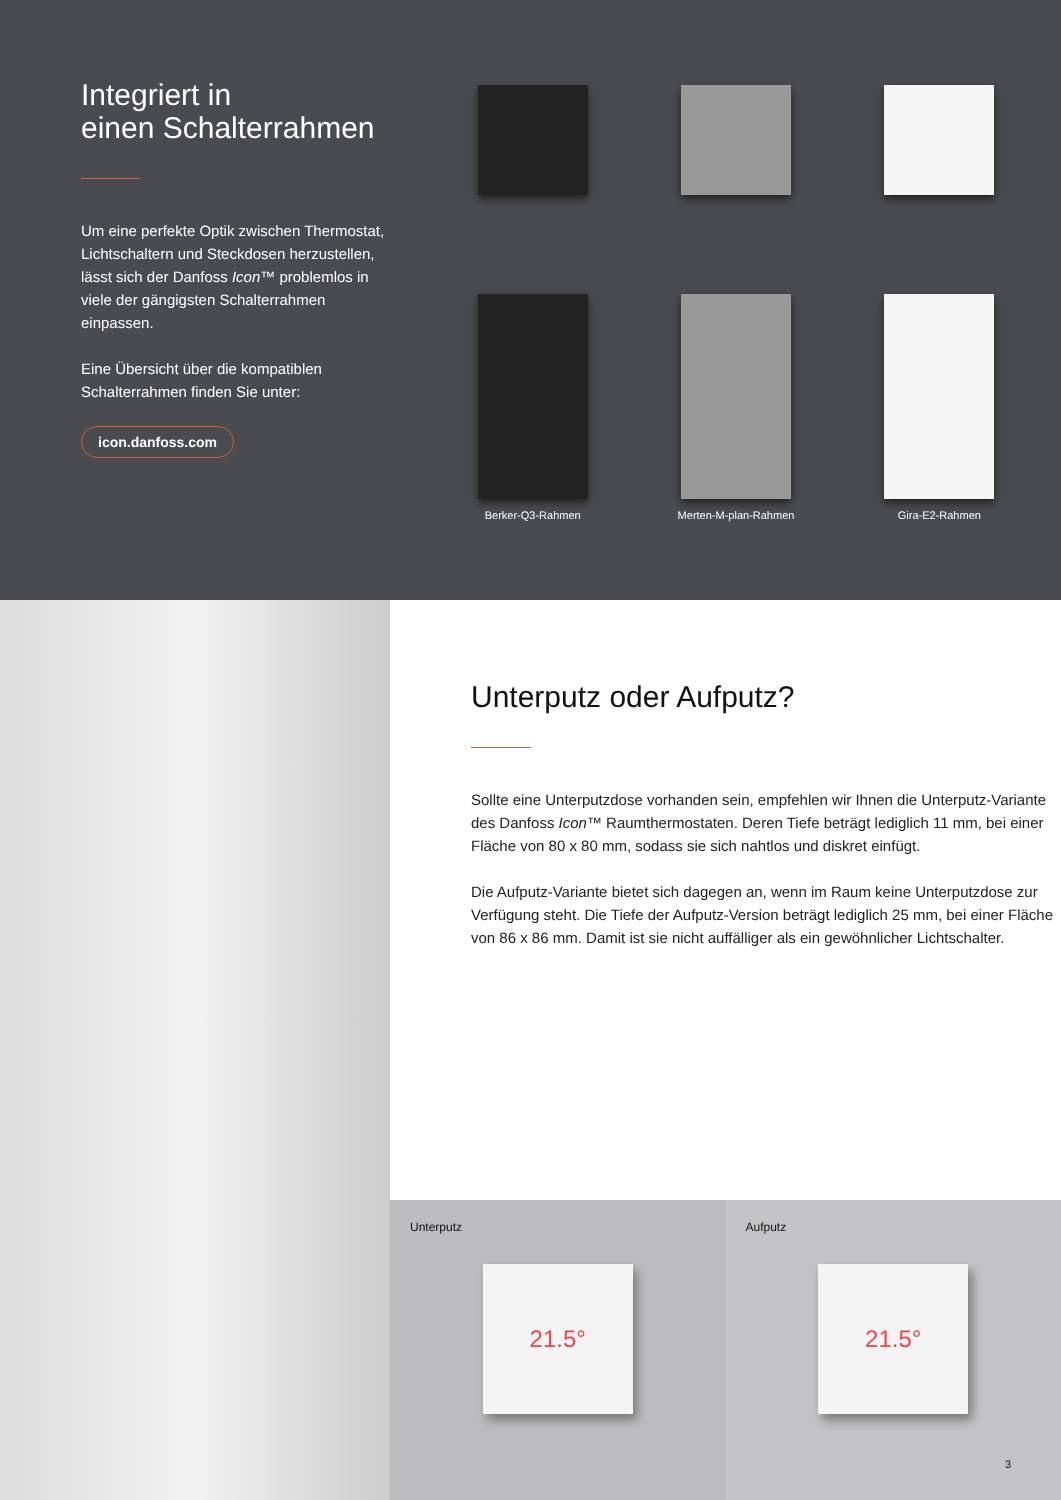Integriert in
einen Schalterrahmen
Um eine perfekte Optik zwischen Thermostat, Lichtschaltern und Steckdosen herzustellen, lässt sich der Danfoss Icon™ problemlos in viele der gängigsten Schalterrahmen einpassen.
Eine Übersicht über die kompatiblen Schalterrahmen finden Sie unter:
icon.danfoss.com
Berker-Q3-Rahmen
Merten-M-plan-Rahmen
Gira-E2-Rahmen
Unterputz oder Aufputz?
Sollte eine Unterputzdose vorhanden sein, empfehlen wir Ihnen die Unterputz-Variante des Danfoss Icon™ Raumthermostaten. Deren Tiefe beträgt lediglich 11 mm, bei einer Fläche von 80 x 80 mm, sodass sie sich nahtlos und diskret einfügt.
Die Aufputz-Variante bietet sich dagegen an, wenn im Raum keine Unterputzdose zur Verfügung steht. Die Tiefe der Aufputz-Version beträgt lediglich 25 mm, bei einer Fläche von 86 x 86 mm. Damit ist sie nicht auffälliger als ein gewöhnlicher Lichtschalter.
Unterputz
21.5°
Aufputz
21.5°
3